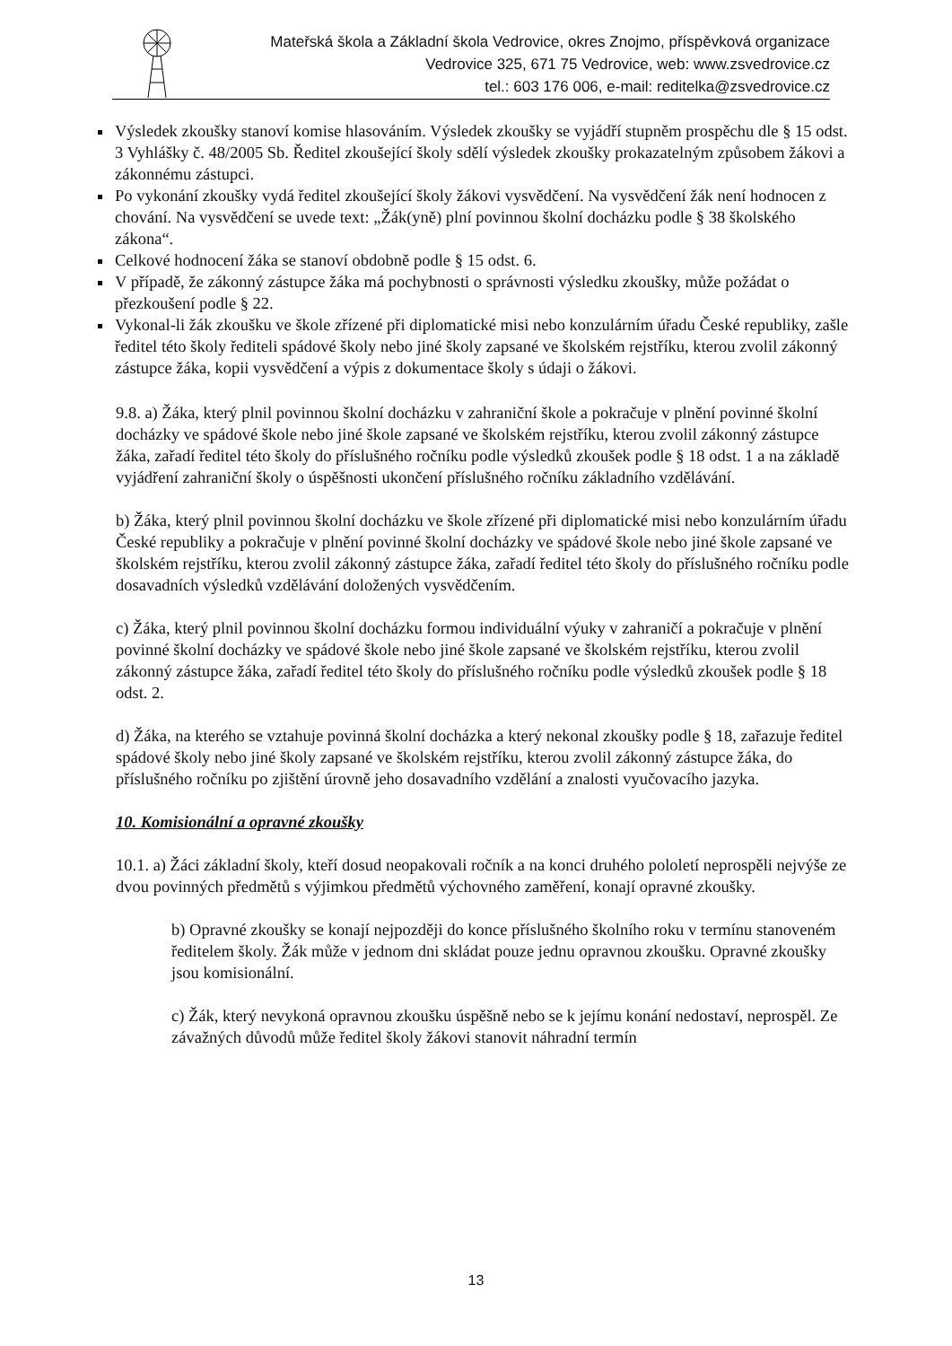Mateřská škola a Základní škola Vedrovice, okres Znojmo, příspěvková organizace
Vedrovice 325, 671 75 Vedrovice, web: www.zsvedrovice.cz
tel.: 603 176 006, e-mail: reditelka@zsvedrovice.cz
Výsledek zkoušky stanoví komise hlasováním. Výsledek zkoušky se vyjádří stupněm prospěchu dle § 15 odst. 3 Vyhlášky č. 48/2005 Sb. Ředitel zkoušející školy sdělí výsledek zkoušky prokazatelným způsobem žákovi a zákonnému zástupci.
Po vykonání zkoušky vydá ředitel zkoušející školy žákovi vysvědčení. Na vysvědčení žák není hodnocen z chování. Na vysvědčení se uvede text: „Žák(yně) plní povinnou školní docházku podle § 38 školského zákona“.
Celkové hodnocení žáka se stanoví obdobně podle § 15 odst. 6.
V případě, že zákonný zástupce žáka má pochybnosti o správnosti výsledku zkoušky, může požádat o přezkoušení podle § 22.
Vykonal-li žák zkoušku ve škole zřízené při diplomatické misi nebo konzulárním úřadu České republiky, zašle ředitel této školy řediteli spádové školy nebo jiné školy zapsané ve školském rejstříku, kterou zvolil zákonný zástupce žáka, kopii vysvědčení a výpis z dokumentace školy s údaji o žákovi.
9.8. a) Žáka, který plnil povinnou školní docházku v zahraniční škole a pokračuje v plnění povinné školní docházky ve spádové škole nebo jiné škole zapsané ve školském rejstříku, kterou zvolil zákonný zástupce žáka, zařadí ředitel této školy do příslušného ročníku podle výsledků zkoušek podle § 18 odst. 1 a na základě vyjádření zahraniční školy o úspěšnosti ukončení příslušného ročníku základního vzdělávání.
b) Žáka, který plnil povinnou školní docházku ve škole zřízené při diplomatické misi nebo konzulárním úřadu České republiky a pokračuje v plnění povinné školní docházky ve spádové škole nebo jiné škole zapsané ve školském rejstříku, kterou zvolil zákonný zástupce žáka, zařadí ředitel této školy do příslušného ročníku podle dosavadních výsledků vzdělávání doložených vysvědčením.
c) Žáka, který plnil povinnou školní docházku formou individuální výuky v zahraničí a pokračuje v plnění povinné školní docházky ve spádové škole nebo jiné škole zapsané ve školském rejstříku, kterou zvolil zákonný zástupce žáka, zařadí ředitel této školy do příslušného ročníku podle výsledků zkoušek podle § 18 odst. 2.
d) Žáka, na kterého se vztahuje povinná školní docházka a který nekonal zkoušky podle § 18, zařazuje ředitel spádové školy nebo jiné školy zapsané ve školském rejstříku, kterou zvolil zákonný zástupce žáka, do příslušného ročníku po zjištění úrovně jeho dosavadního vzdělání a znalosti vyučovacího jazyka.
10. Komisionální a opravné zkoušky
10.1. a) Žáci základní školy, kteří dosud neopakovali ročník a na konci druhého pololetí neprospěli nejvýše ze dvou povinných předmětů s výjimkou předmětů výchovného zaměření, konají opravné zkoušky.
b) Opravné zkoušky se konají nejpozději do konce příslušného školního roku v termínu stanoveném ředitelem školy. Žák může v jednom dni skládat pouze jednu opravnou zkoušku. Opravné zkoušky jsou komisionální.
c) Žák, který nevykoná opravnou zkoušku úspěšně nebo se k jejímu konání nedostaví, neprospěl. Ze závažných důvodů může ředitel školy žákovi stanovit náhradní termín
13